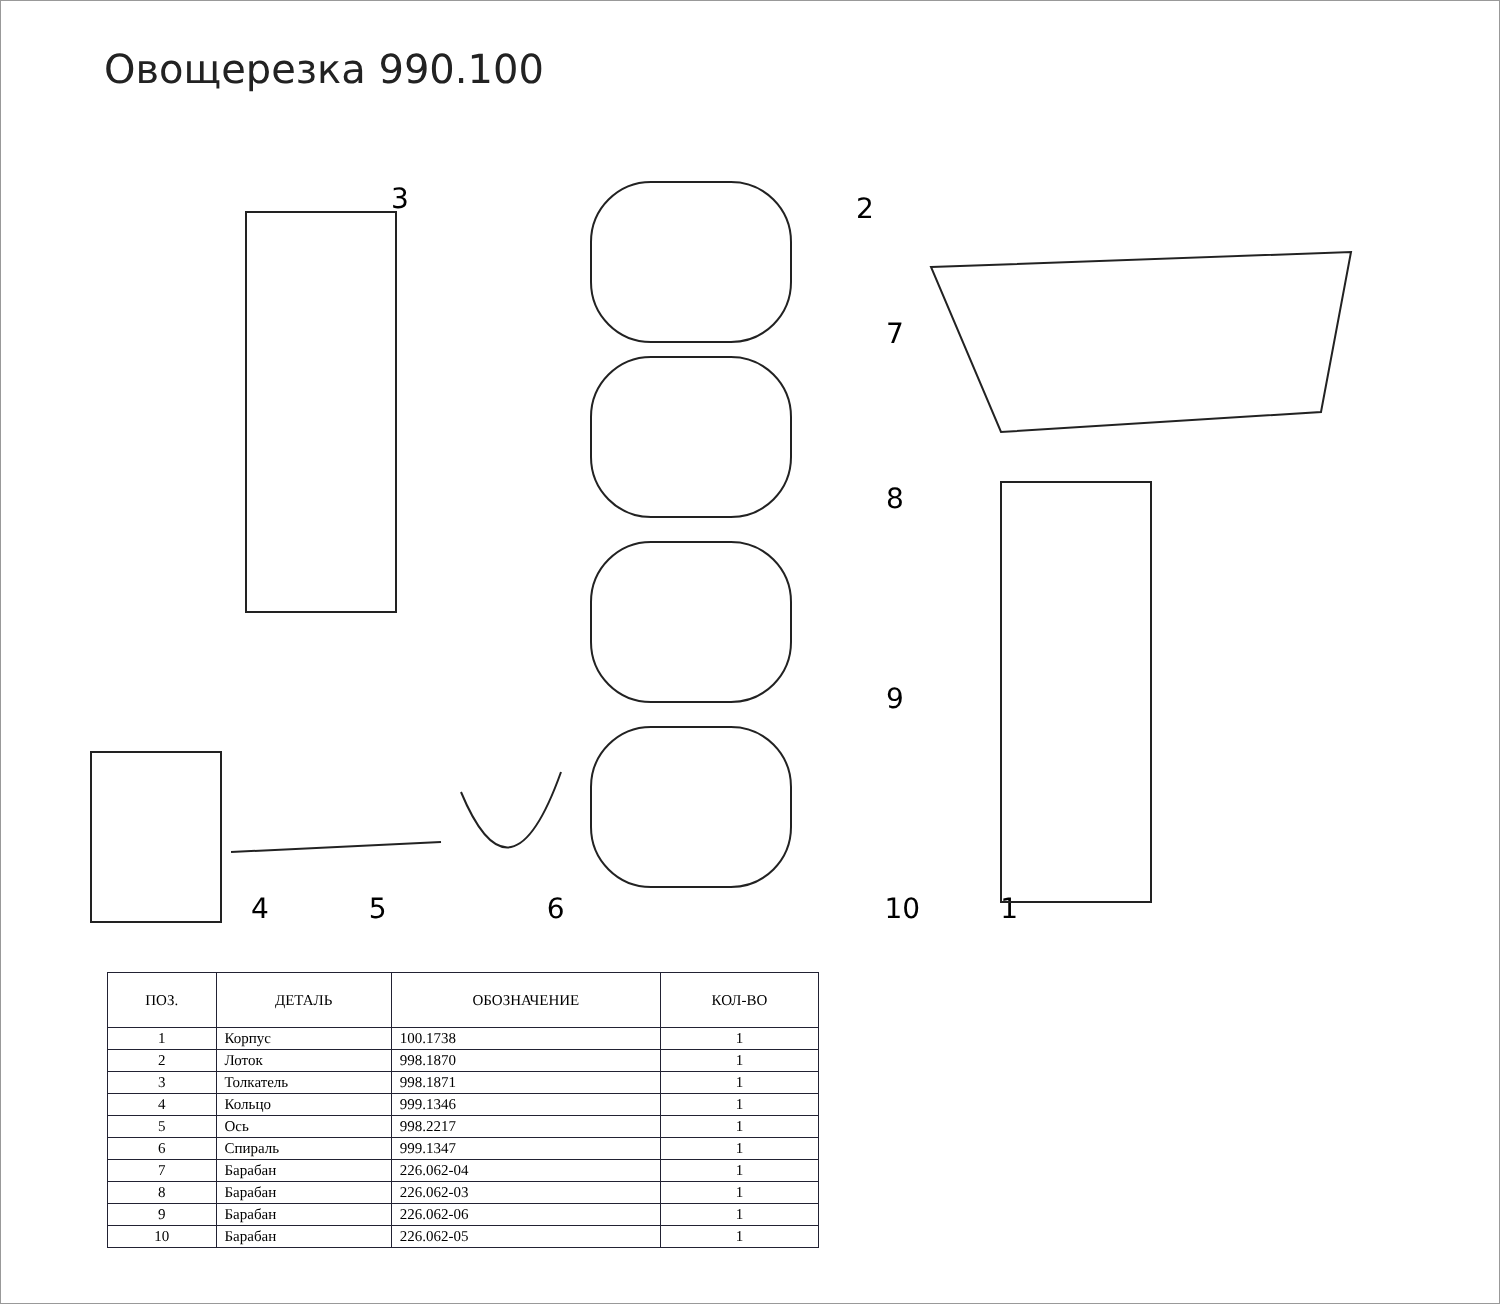Овощерезка 990.100
4 5 6 10 1
3 2
7
8
9
| ПОЗ. | ДЕТАЛЬ | ОБОЗНАЧЕНИЕ | КОЛ-ВО |
| --- | --- | --- | --- |
| 1 | Корпус | 100.1738 | 1 |
| 2 | Лоток | 998.1870 | 1 |
| 3 | Толкатель | 998.1871 | 1 |
| 4 | Кольцо | 999.1346 | 1 |
| 5 | Ось | 998.2217 | 1 |
| 6 | Спираль | 999.1347 | 1 |
| 7 | Барабан | 226.062-04 | 1 |
| 8 | Барабан | 226.062-03 | 1 |
| 9 | Барабан | 226.062-06 | 1 |
| 10 | Барабан | 226.062-05 | 1 |